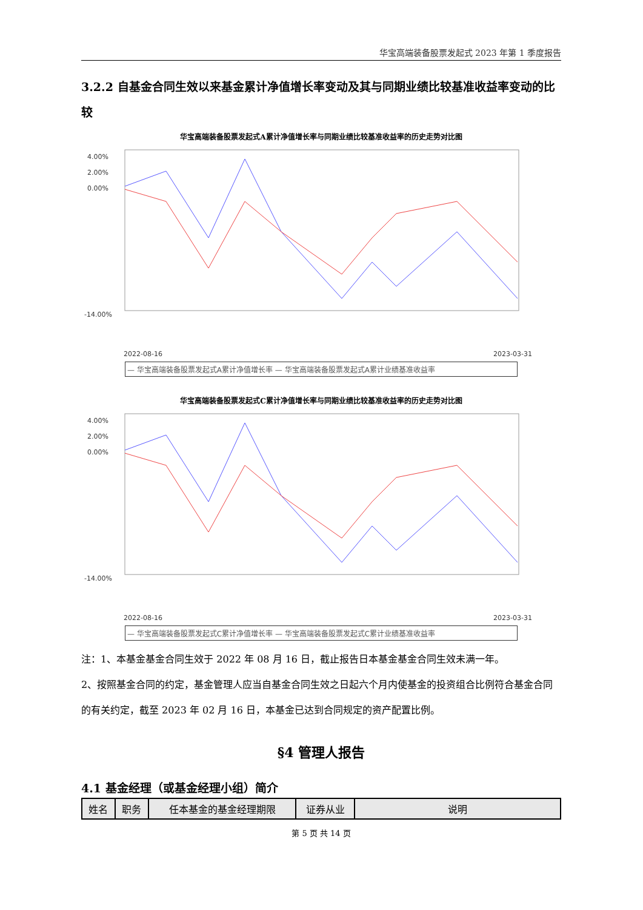华宝高端装备股票发起式 2023 年第 1 季度报告
3.2.2 自基金合同生效以来基金累计净值增长率变动及其与同期业绩比较基准收益率变动的比较
华宝高端装备股票发起式A累计净值增长率与同期业绩比较基准收益率的历史走势对比图
4.00%
2.00%
0.00%
-14.00%
2022-08-16
2023-03-31
— 华宝高端装备股票发起式A累计净值增长率 — 华宝高端装备股票发起式A累计业绩基准收益率
华宝高端装备股票发起式C累计净值增长率与同期业绩比较基准收益率的历史走势对比图
4.00%
2.00%
0.00%
-14.00%
2022-08-16
2023-03-31
— 华宝高端装备股票发起式C累计净值增长率 — 华宝高端装备股票发起式C累计业绩基准收益率
注：1、本基金基金合同生效于 2022 年 08 月 16 日，截止报告日本基金基金合同生效未满一年。
2、按照基金合同的约定，基金管理人应当自基金合同生效之日起六个月内使基金的投资组合比例符合基金合同的有关约定，截至 2023 年 02 月 16 日，本基金已达到合同规定的资产配置比例。
§4 管理人报告
4.1 基金经理（或基金经理小组）简介
| 姓名 | 职务 | 任本基金的基金经理期限 | 证券从业 | 说明 |
| --- | --- | --- | --- | --- |
第 5 页 共 14 页